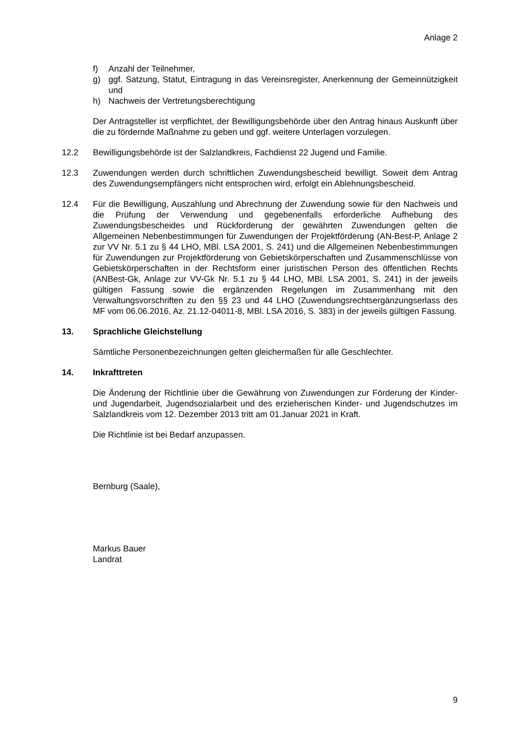Anlage 2
f) Anzahl der Teilnehmer,
g) ggf. Satzung, Statut, Eintragung in das Vereinsregister, Anerkennung der Gemeinnützigkeit und
h) Nachweis der Vertretungsberechtigung
Der Antragsteller ist verpflichtet, der Bewilligungsbehörde über den Antrag hinaus Auskunft über die zu fördernde Maßnahme zu geben und ggf. weitere Unterlagen vorzulegen.
12.2 Bewilligungsbehörde ist der Salzlandkreis, Fachdienst 22 Jugend und Familie.
12.3 Zuwendungen werden durch schriftlichen Zuwendungsbescheid bewilligt. Soweit dem Antrag des Zuwendungsempfängers nicht entsprochen wird, erfolgt ein Ablehnungsbescheid.
12.4 Für die Bewilligung, Auszahlung und Abrechnung der Zuwendung sowie für den Nachweis und die Prüfung der Verwendung und gegebenenfalls erforderliche Aufhebung des Zuwendungsbescheides und Rückforderung der gewährten Zuwendungen gelten die Allgemeinen Nebenbestimmungen für Zuwendungen der Projektförderung (AN-Best-P, Anlage 2 zur VV Nr. 5.1 zu § 44 LHO, MBl. LSA 2001, S. 241) und die Allgemeinen Nebenbestimmungen für Zuwendungen zur Projektförderung von Gebietskörperschaften und Zusammenschlüsse von Gebietskörperschaften in der Rechtsform einer juristischen Person des öffentlichen Rechts (ANBest-Gk, Anlage zur VV-Gk Nr. 5.1 zu § 44 LHO, MBl. LSA 2001, S. 241) in der jeweils gültigen Fassung sowie die ergänzenden Regelungen im Zusammenhang mit den Verwaltungsvorschriften zu den §§ 23 und 44 LHO (Zuwendungsrechtsergänzungserlass des MF vom 06.06.2016, Az. 21.12-04011-8, MBl. LSA 2016, S. 383) in der jeweils gültigen Fassung.
13. Sprachliche Gleichstellung
Sämtliche Personenbezeichnungen gelten gleichermaßen für alle Geschlechter.
14. Inkrafttreten
Die Änderung der Richtlinie über die Gewährung von Zuwendungen zur Förderung der Kinder- und Jugendarbeit, Jugendsozialarbeit und des erzieherischen Kinder- und Jugendschutzes im Salzlandkreis vom 12. Dezember 2013 tritt am 01.Januar 2021 in Kraft.
Die Richtlinie ist bei Bedarf anzupassen.
Bernburg (Saale),
Markus Bauer
Landrat
9